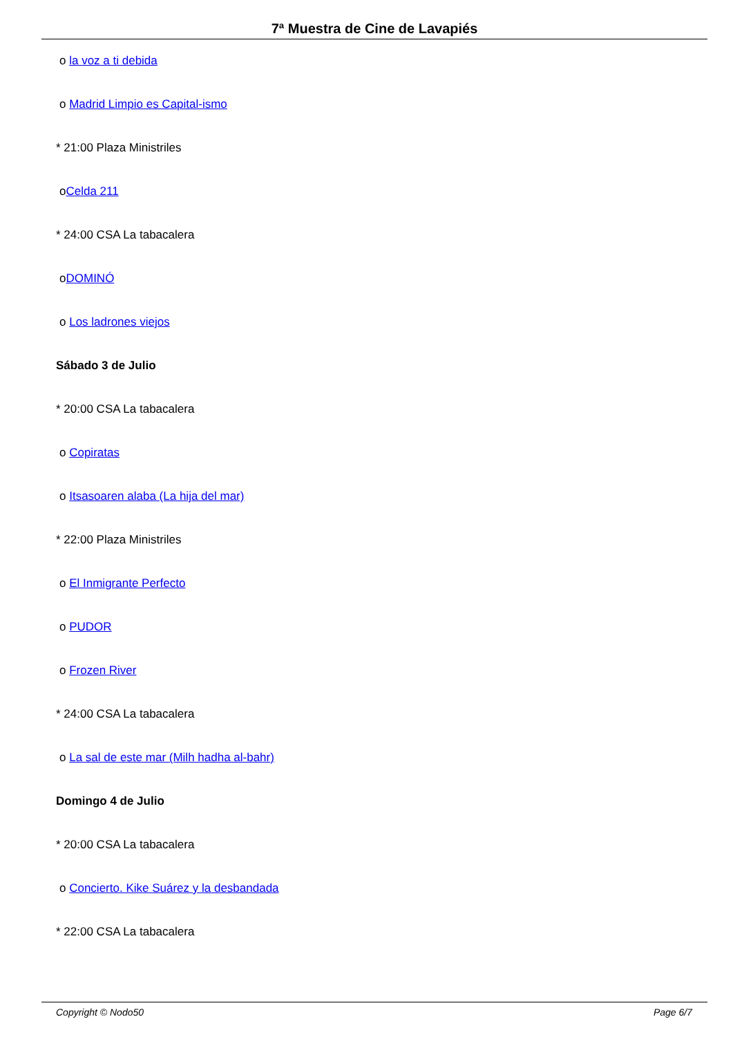7ª Muestra de Cine de Lavapiés
o la voz a ti debida
o Madrid Limpio es Capital-ismo
* 21:00 Plaza Ministriles
oCelda 211
* 24:00 CSA La tabacalera
oDOMINÓ
o Los ladrones viejos
Sábado 3 de Julio
* 20:00 CSA La tabacalera
o Copiratas
o Itsasoaren alaba (La hija del mar)
* 22:00 Plaza Ministriles
o El Inmigrante Perfecto
o PUDOR
o Frozen River
* 24:00 CSA La tabacalera
o La sal de este mar (Milh hadha al-bahr)
Domingo 4 de Julio
* 20:00 CSA La tabacalera
o Concierto. Kike Suárez y la desbandada
* 22:00 CSA La tabacalera
Copyright © Nodo50 Page 6/7